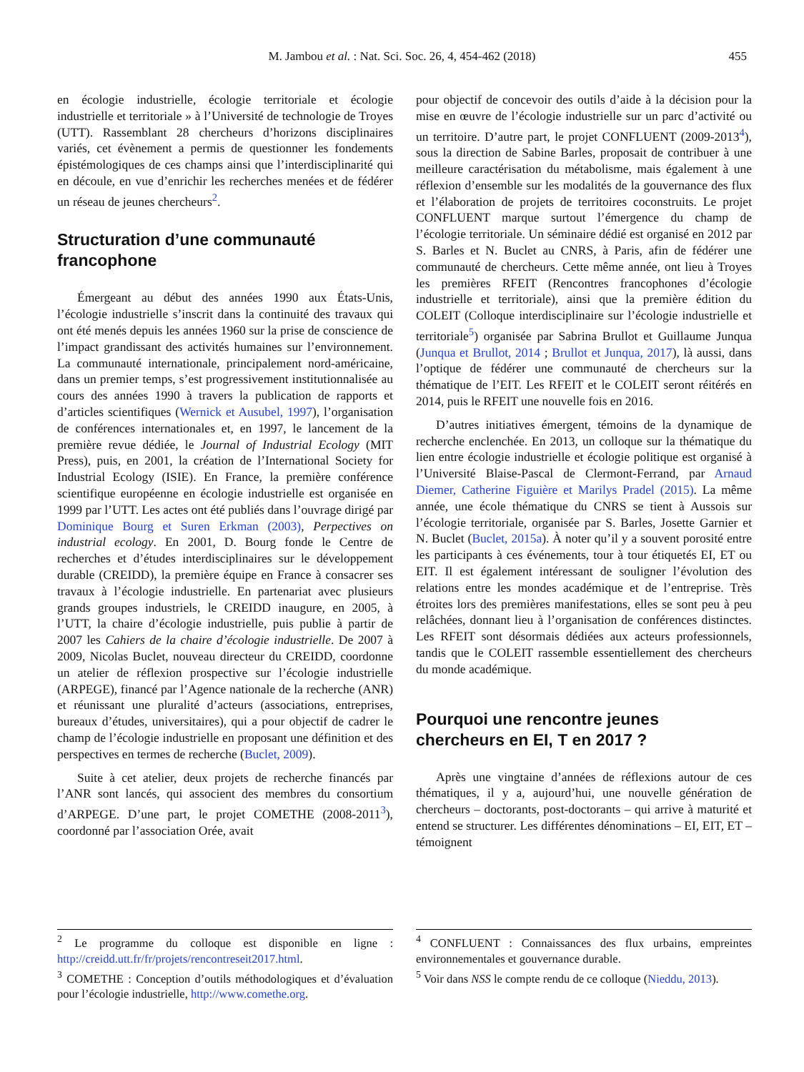M. Jambou et al. : Nat. Sci. Soc. 26, 4, 454-462 (2018) 455
en écologie industrielle, écologie territoriale et écologie industrielle et territoriale » à l’Université de technologie de Troyes (UTT). Rassemblant 28 chercheurs d’horizons disciplinaires variés, cet évènement a permis de questionner les fondements épistémologiques de ces champs ainsi que l’interdisciplinarité qui en découle, en vue d’enrichir les recherches menées et de fédérer un réseau de jeunes chercheurs<sup>2</sup>.
Structuration d’une communauté francophone
Émergeant au début des années 1990 aux États-Unis, l’écologie industrielle s’inscrit dans la continuité des travaux qui ont été menés depuis les années 1960 sur la prise de conscience de l’impact grandissant des activités humaines sur l’environnement. La communauté internationale, principalement nord-américaine, dans un premier temps, s’est progressivement institutionnalisée au cours des années 1990 à travers la publication de rapports et d’articles scientifiques (Wernick et Ausubel, 1997), l’organisation de conférences internationales et, en 1997, le lancement de la première revue dédiée, le Journal of Industrial Ecology (MIT Press), puis, en 2001, la création de l’International Society for Industrial Ecology (ISIE). En France, la première conférence scientifique européenne en écologie industrielle est organisée en 1999 par l’UTT. Les actes ont été publiés dans l’ouvrage dirigé par Dominique Bourg et Suren Erkman (2003), Perpectives on industrial ecology. En 2001, D. Bourg fonde le Centre de recherches et d’études interdisciplinaires sur le développement durable (CREIDD), la première équipe en France à consacrer ses travaux à l’écologie industrielle. En partenariat avec plusieurs grands groupes industriels, le CREIDD inaugure, en 2005, à l’UTT, la chaire d’écologie industrielle, puis publie à partir de 2007 les Cahiers de la chaire d’écologie industrielle. De 2007 à 2009, Nicolas Buclet, nouveau directeur du CREIDD, coordonne un atelier de réflexion prospective sur l’écologie industrielle (ARPEGE), financé par l’Agence nationale de la recherche (ANR) et réunissant une pluralité d’acteurs (associations, entreprises, bureaux d’études, universitaires), qui a pour objectif de cadrer le champ de l’écologie industrielle en proposant une définition et des perspectives en termes de recherche (Buclet, 2009).
Suite à cet atelier, deux projets de recherche financés par l’ANR sont lancés, qui associent des membres du consortium d’ARPEGE. D’une part, le projet COMETHE (2008-2011<sup>3</sup>), coordonné par l’association Orée, avait
pour objectif de concevoir des outils d’aide à la décision pour la mise en œuvre de l’écologie industrielle sur un parc d’activité ou un territoire. D’autre part, le projet CONFLUENT (2009-2013<sup>4</sup>), sous la direction de Sabine Barles, proposait de contribuer à une meilleure caractérisation du métabolisme, mais également à une réflexion d’ensemble sur les modalités de la gouvernance des flux et l’élaboration de projets de territoires coconstruits. Le projet CONFLUENT marque surtout l’émergence du champ de l’écologie territoriale. Un séminaire dédié est organisé en 2012 par S. Barles et N. Buclet au CNRS, à Paris, afin de fédérer une communauté de chercheurs. Cette même année, ont lieu à Troyes les premières RFEIT (Rencontres francophones d’écologie industrielle et territoriale), ainsi que la première édition du COLEIT (Colloque interdisciplinaire sur l’écologie industrielle et territoriale<sup>5</sup>) organisée par Sabrina Brullot et Guillaume Junqua (Junqua et Brullot, 2014 ; Brullot et Junqua, 2017), là aussi, dans l’optique de fédérer une communauté de chercheurs sur la thématique de l’EIT. Les RFEIT et le COLEIT seront réitérés en 2014, puis le RFEIT une nouvelle fois en 2016.
D’autres initiatives émergent, témoins de la dynamique de recherche enclenchée. En 2013, un colloque sur la thématique du lien entre écologie industrielle et écologie politique est organisé à l’Université Blaise-Pascal de Clermont-Ferrand, par Arnaud Diemer, Catherine Figuière et Marilys Pradel (2015). La même année, une école thématique du CNRS se tient à Aussois sur l’écologie territoriale, organisée par S. Barles, Josette Garnier et N. Buclet (Buclet, 2015a). À noter qu’il y a souvent porosité entre les participants à ces événements, tour à tour étiquetés EI, ET ou EIT. Il est également intéressant de souligner l’évolution des relations entre les mondes académique et de l’entreprise. Très étroites lors des premières manifestations, elles se sont peu à peu relâchées, donnant lieu à l’organisation de conférences distinctes. Les RFEIT sont désormais dédiées aux acteurs professionnels, tandis que le COLEIT rassemble essentiellement des chercheurs du monde académique.
Pourquoi une rencontre jeunes chercheurs en EI, T en 2017 ?
Après une vingtaine d’années de réflexions autour de ces thématiques, il y a, aujourd’hui, une nouvelle génération de chercheurs – doctorants, post-doctorants – qui arrive à maturité et entend se structurer. Les différentes dénominations – EI, EIT, ET – témoignent
<sup>2</sup> Le programme du colloque est disponible en ligne : http://creidd.utt.fr/fr/projets/rencontreseit2017.html.
<sup>3</sup> COMETHE : Conception d’outils méthodologiques et d’évaluation pour l’écologie industrielle, http://www.comethe.org.
<sup>4</sup> CONFLUENT : Connaissances des flux urbains, empreintes environnementales et gouvernance durable.
<sup>5</sup> Voir dans NSS le compte rendu de ce colloque (Nieddu, 2013).